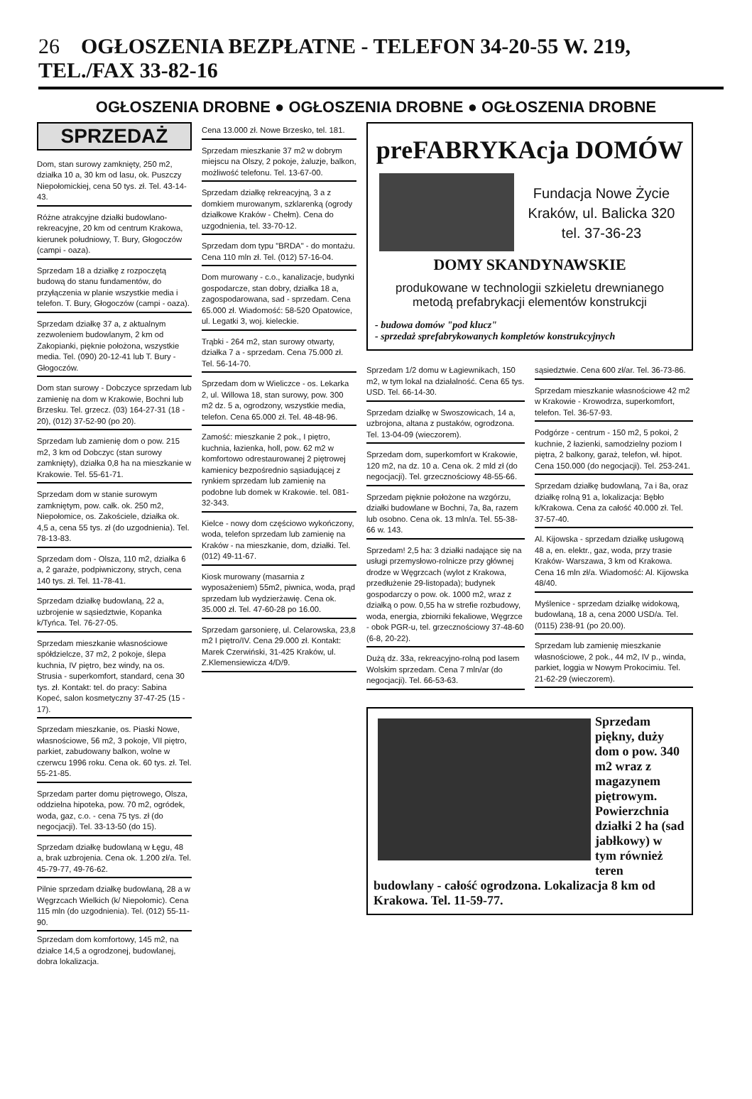26 OGŁOSZENIA BEZPŁATNE - TELEFON 34-20-55 W. 219, TEL./FAX 33-82-16
OGŁOSZENIA DROBNE ● OGŁOSZENIA DROBNE ● OGŁOSZENIA DROBNE
SPRZEDAŻ
Dom, stan surowy zamknięty, 250 m2, działka 10 a, 30 km od lasu, ok. Puszczy Niepołomickiej, cena 50 tys. zł. Tel. 43-14-43.
Różne atrakcyjne działki budowlano-rekreacyjne, 20 km od centrum Krakowa, kierunek południowy, T. Bury, Głogoczów (campi - oaza).
Sprzedam 18 a działkę z rozpoczętą budową do stanu fundamentów, do przyłączenia w planie wszystkie media i telefon. T. Bury, Głogoczów (campi - oaza).
Sprzedam działkę 37 a, z aktualnym zezwoleniem budowlanym, 2 km od Zakopianki, pięknie położona, wszystkie media. Tel. (090) 20-12-41 lub T. Bury - Głogoczów.
Dom stan surowy - Dobczyce sprzedam lub zamienię na dom w Krakowie, Bochni lub Brzesku. Tel. grzecz. (03) 164-27-31 (18 - 20), (012) 37-52-90 (po 20).
Sprzedam lub zamienię dom o pow. 215 m2, 3 km od Dobczyc (stan surowy zamknięty), działka 0,8 ha na mieszkanie w Krakowie. Tel. 55-61-71.
Sprzedam dom w stanie surowym zamkniętym, pow. całk. ok. 250 m2, Niepołomice, os. Zakościele, działka ok. 4,5 a, cena 55 tys. zł (do uzgodnienia). Tel. 78-13-83.
Sprzedam dom - Olsza, 110 m2, działka 6 a, 2 garaże, podpiwniczony, strych, cena 140 tys. zł. Tel. 11-78-41.
Sprzedam działkę budowlaną, 22 a, uzbrojenie w sąsiedztwie, Kopanka k/Tyńca. Tel. 76-27-05.
Sprzedam mieszkanie własnościowe spółdzielcze, 37 m2, 2 pokoje, ślepa kuchnia, IV piętro, bez windy, na os. Strusia - superkomfort, standard, cena 30 tys. zł. Kontakt: tel. do pracy: Sabina Kopeć, salon kosmetyczny 37-47-25 (15 - 17).
Sprzedam mieszkanie, os. Piaski Nowe, własnościowe, 56 m2, 3 pokoje, VII piętro, parkiet, zabudowany balkon, wolne w czerwcu 1996 roku. Cena ok. 60 tys. zł. Tel. 55-21-85.
Sprzedam parter domu piętrowego, Olsza, oddzielna hipoteka, pow. 70 m2, ogródek, woda, gaz, c.o. - cena 75 tys. zł (do negocjacji). Tel. 33-13-50 (do 15).
Sprzedam działkę budowlaną w Łęgu, 48 a, brak uzbrojenia. Cena ok. 1.200 zł/a. Tel. 45-79-77, 49-76-62.
Pilnie sprzedam działkę budowlaną, 28 a w Węgrzcach Wielkich (k/ Niepołomic). Cena 115 mln (do uzgodnienia). Tel. (012) 55-11-90.
Sprzedam dom komfortowy, 145 m2, na działce 14,5 a ogrodzonej, budowlanej, dobra lokalizacja.
Cena 13.000 zł. Nowe Brzesko, tel. 181.
Sprzedam mieszkanie 37 m2 w dobrym miejscu na Olszy, 2 pokoje, żaluzje, balkon, możliwość telefonu. Tel. 13-67-00.
Sprzedam działkę rekreacyjną, 3 a z domkiem murowanym, szklarenką (ogrody działkowe Kraków - Chełm). Cena do uzgodnienia, tel. 33-70-12.
Sprzedam dom typu "BRDA" - do montażu. Cena 110 mln zł. Tel. (012) 57-16-04.
Dom murowany - c.o., kanalizacje, budynki gospodarcze, stan dobry, działka 18 a, zagospodarowana, sad - sprzedam. Cena 65.000 zł. Wiadomość: 58-520 Opatowice, ul. Legatki 3, woj. kieleckie.
Trąbki - 264 m2, stan surowy otwarty, działka 7 a - sprzedam. Cena 75.000 zł. Tel. 56-14-70.
Sprzedam dom w Wieliczce - os. Lekarka 2, ul. Willowa 18, stan surowy, pow. 300 m2 dz. 5 a, ogrodzony, wszystkie media, telefon. Cena 65.000 zł. Tel. 48-48-96.
Zamość: mieszkanie 2 pok., I piętro, kuchnia, łazienka, holl, pow. 62 m2 w komfortowo odrestaurowanej 2 piętrowej kamienicy bezpośrednio sąsiadującej z rynkiem sprzedam lub zamienię na podobne lub domek w Krakowie. tel. 081-32-343.
Kielce - nowy dom częściowo wykończony, woda, telefon sprzedam lub zamienię na Kraków - na mieszkanie, dom, działki. Tel. (012) 49-11-67.
Kiosk murowany (masarnia z wyposażeniem) 55m2, piwnica, woda, prąd sprzedam lub wydzierżawię. Cena ok. 35.000 zł. Tel. 47-60-28 po 16.00.
Sprzedam garsonierę, ul. Celarowska, 23,8 m2 I piętro/IV. Cena 29.000 zł. Kontakt: Marek Czerwiński, 31-425 Kraków, ul. Z.Klemensiewicza 4/D/9.
preFABRYKAcja DOMÓW
Fundacja Nowe Życie
Kraków, ul. Balicka 320
tel. 37-36-23
DOMY SKANDYNAWSKIE
produkowane w technologii szkieletu drewnianego metodą prefabrykacji elementów konstrukcji
- budowa domów "pod klucz"
- sprzedaż sprefabrykowanych kompletów konstrukcyjnych
Sprzedam 1/2 domu w Łagiewnikach, 150 m2, w tym lokal na działalność. Cena 65 tys. USD. Tel. 66-14-30.
Sprzedam działkę w Swoszowicach, 14 a, uzbrojona, altana z pustaków, ogrodzona. Tel. 13-04-09 (wieczorem).
Sprzedam dom, superkomfort w Krakowie, 120 m2, na dz. 10 a. Cena ok. 2 mld zł (do negocjacji). Tel. grzecznościowy 48-55-66.
Sprzedam pięknie położone na wzgórzu, działki budowlane w Bochni, 7a, 8a, razem lub osobno. Cena ok. 13 mln/a. Tel. 55-38-66 w. 143.
Sprzedam! 2,5 ha: 3 działki nadające się na usługi przemysłowo-rolnicze przy głównej drodze w Węgrzcach (wylot z Krakowa, przedłużenie 29-listopada); budynek gospodarczy o pow. ok. 1000 m2, wraz z działką o pow. 0,55 ha w strefie rozbudowy, woda, energia, zbiorniki fekaliowe, Węgrzce - obok PGR-u, tel. grzecznościowy 37-48-60 (6-8, 20-22).
Dużą dz. 33a, rekreacyjno-rolną pod lasem Wolskim sprzedam. Cena 7 mln/ar (do negocjacji). Tel. 66-53-63.
sąsiedztwie. Cena 600 zł/ar. Tel. 36-73-86.
Sprzedam mieszkanie własnościowe 42 m2 w Krakowie - Krowodrza, superkomfort, telefon. Tel. 36-57-93.
Podgórze - centrum - 150 m2, 5 pokoi, 2 kuchnie, 2 łazienki, samodzielny poziom I piętra, 2 balkony, garaż, telefon, wł. hipot. Cena 150.000 (do negocjacji). Tel. 253-241.
Sprzedam działkę budowlaną, 7a i 8a, oraz działkę rolną 91 a, lokalizacja: Bębło k/Krakowa. Cena za całość 40.000 zł. Tel. 37-57-40.
Al. Kijowska - sprzedam działkę usługową 48 a, en. elektr., gaz, woda, przy trasie Kraków- Warszawa, 3 km od Krakowa. Cena 16 mln zł/a. Wiadomość: Al. Kijowska 48/40.
Myślenice - sprzedam działkę widokową, budowlaną, 18 a, cena 2000 USD/a. Tel. (0115) 238-91 (po 20.00).
Sprzedam lub zamienię mieszkanie własnościowe, 2 pok., 44 m2, IV p., winda, parkiet, loggia w Nowym Prokocimiu. Tel. 21-62-29 (wieczorem).
Sprzedam piękny, duży dom o pow. 340 m2 wraz z magazynem piętrowym. Powierzchnia działki 2 ha (sad jabłkowy) w tym również teren budowlany - całość ogrodzona. Lokalizacja 8 km od Krakowa. Tel. 11-59-77.